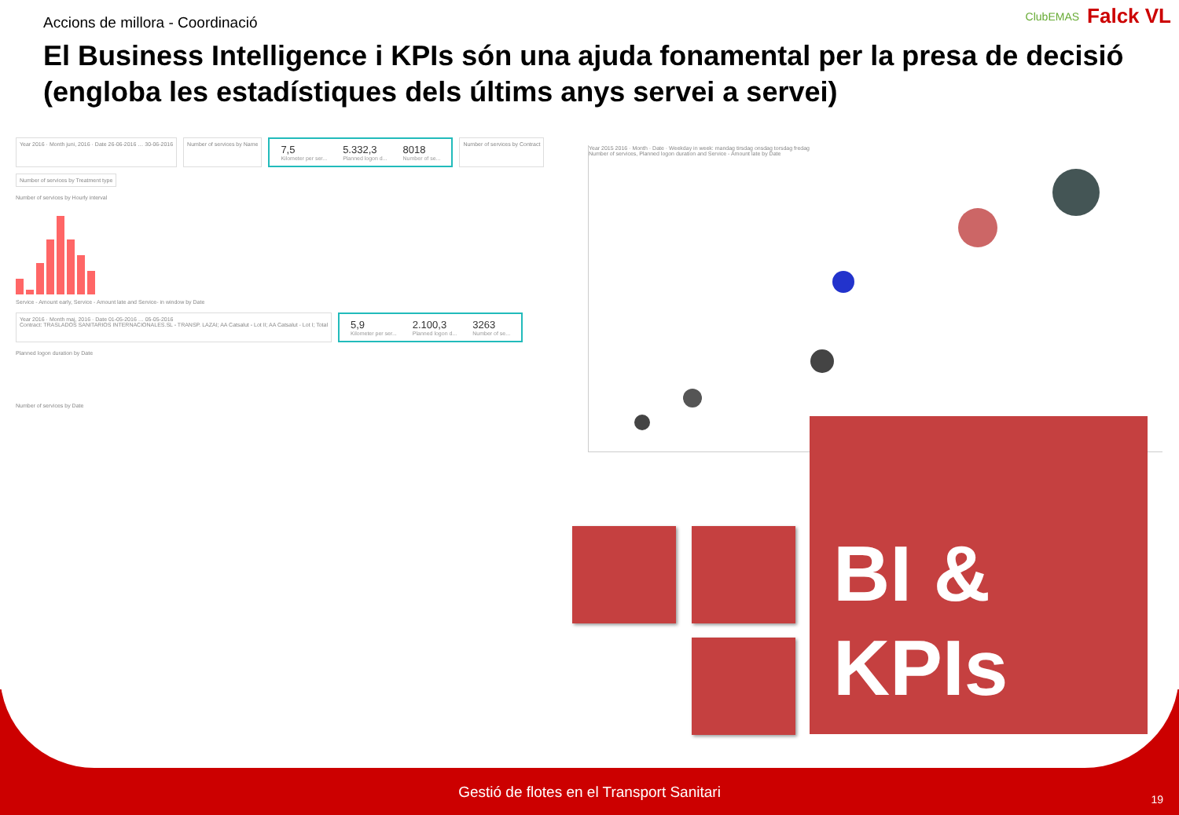ClubEMAS Falck VL
Accions de millora - Coordinació
El Business Intelligence i KPIs són una ajuda fonamental per la presa de decisió (engloba les estadístiques dels últims anys servei a servei)
Year 2016 · Month juni, 2016 · Date 26-06-2016 … 30-06-2016
Number of services by Name
7,5
Kilometer per ser...
5.332,3
Planned logon d...
8018
Number of se...
Number of services by Contract
Number of services by Treatment type
Number of services by Hourly interval
Service - Amount early, Service - Amount late and Service- in window by Date
Year 2016 · Month maj, 2016 · Date 01-05-2016 … 05-05-2016
Contract: TRASLADOS SANITARIOS INTERNACIONALES.SL - TRANSP. LAZAI; AA Catsalut - Lot II; AA Catsalut - Lot I; Total
5,9
Kilometer per ser...
2.100,3
Planned logon d...
3263
Number of se...
Planned logon duration by Date
Number of services by Date
Year 2015 2016 · Month · Date · Weekday in week: mandag tirsdag onsdag torsdag fredag
Number of services, Planned logon duration and Service - Amount late by Date
BI &
KPIs
Gestió de flotes en el Transport Sanitari 19